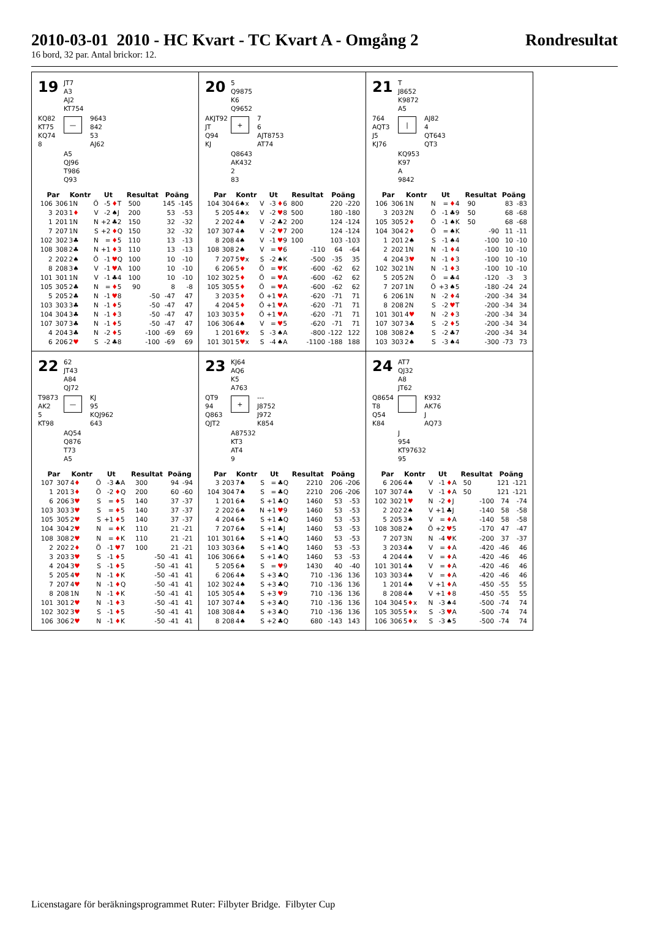2010-03-01 2010 - HC Kvart - TC Kvart A - Omgång 2 Rondresultat
16 bord, 32 par. Antal brickor: 12.
19
JT7
A3
AJ2
KT754
KQ82
KT75
KQ74
8
—
9643
842
53
AJ62
A5
QJ96
T986
Q93
| Par | | Kontr | Ut | | | Resultat | | Poäng | |
| --- | --- | --- | --- | --- | --- | --- | --- | --- | --- |
| 106 | 306 | 1N | Ö | -5 | ♦ T | 500 | | 145 | -145 |
| 3 | 203 | 1 ♦ | V | -2 | ♠J | 200 | | 53 | -53 |
| 1 | 201 | 1N | N | +2 | ♣2 | 150 | | 32 | -32 |
| 7 | 207 | 1N | S | +2 | ♦ Q | 150 | | 32 | -32 |
| 102 | 302 | 3♣ | N | = | ♦ 5 | 110 | | 13 | -13 |
| 108 | 308 | 2♣ | N | +1 | ♦ 3 | 110 | | 13 | -13 |
| 2 | 202 | 2♠ | Ö | -1 | ♥ Q | 100 | | 10 | -10 |
| 8 | 208 | 3♠ | V | -1 | ♥ A | 100 | | 10 | -10 |
| 101 | 301 | 1N | V | -1 | ♣4 | 100 | | 10 | -10 |
| 105 | 305 | 2♣ | N | = | ♦ 5 | 90 | | 8 | -8 |
| 5 | 205 | 2♣ | N | -1 | ♥ 8 | | -50 | -47 | 47 |
| 103 | 303 | 3♣ | N | -1 | ♦ 5 | | -50 | -47 | 47 |
| 104 | 304 | 3♣ | N | -1 | ♦ 3 | | -50 | -47 | 47 |
| 107 | 307 | 3♣ | N | -1 | ♦ 5 | | -50 | -47 | 47 |
| 4 | 204 | 3♣ | N | -2 | ♦ 5 | | -100 | -69 | 69 |
| 6 | 206 | 2 ♥ | S | -2 | ♣8 | | -100 | -69 | 69 |
20
5
Q9875
K6
Q9652
AKJT92
JT
Q94
KJ
+
7
6
AJT8753
AT74
Q8643
AK432
2
83
| Par | | Kontr | Ut | | | Resultat | | Poäng | |
| --- | --- | --- | --- | --- | --- | --- | --- | --- | --- |
| 104 | 304 | 6♠x | V | -3 | ♦ 6 | 800 | | 220 | -220 |
| 5 | 205 | 4♠x | V | -2 | ♥ 8 | 500 | | 180 | -180 |
| 2 | 202 | 4♠ | V | -2 | ♣2 | 200 | | 124 | -124 |
| 107 | 307 | 4♠ | V | -2 | ♥ 7 | 200 | | 124 | -124 |
| 8 | 208 | 4♠ | V | -1 | ♥ 9 | 100 | | 103 | -103 |
| 108 | 308 | 2♠ | V | = | ♥ 6 | | -110 | 64 | -64 |
| 7 | 207 | 5 ♥ x | S | -2 | ♠K | | -500 | -35 | 35 |
| 6 | 206 | 5 ♦ | Ö | = | ♥ K | | -600 | -62 | 62 |
| 102 | 302 | 5 ♦ | Ö | = | ♥ A | | -600 | -62 | 62 |
| 105 | 305 | 5 ♦ | Ö | = | ♥ A | | -600 | -62 | 62 |
| 3 | 203 | 5 ♦ | Ö | +1 | ♥ A | | -620 | -71 | 71 |
| 4 | 204 | 5 ♦ | Ö | +1 | ♥ A | | -620 | -71 | 71 |
| 103 | 303 | 5 ♦ | Ö | +1 | ♥ A | | -620 | -71 | 71 |
| 106 | 306 | 4♠ | V | = | ♥ 5 | | -620 | -71 | 71 |
| 1 | 201 | 6 ♥ x | S | -3 | ♠A | | -800 | -122 | 122 |
| 101 | 301 | 5 ♥ x | S | -4 | ♠A | | -1100 | -188 | 188 |
21
T
J8652
K9872
A5
764
AQT3
J5
KJ76
|
AJ82
4
QT643
QT3
KQ953
K97
A
9842
| Par | | Kontr | Ut | | | Resultat | | Poäng | |
| --- | --- | --- | --- | --- | --- | --- | --- | --- | --- |
| 106 | 306 | 1N | N | = | ♦ 4 | 90 | | 83 | -83 |
| 3 | 203 | 2N | Ö | -1 | ♣9 | 50 | | 68 | -68 |
| 105 | 305 | 2 ♦ | Ö | -1 | ♠K | 50 | | 68 | -68 |
| 104 | 304 | 2 ♦ | Ö | = | ♠K | | -90 | 11 | -11 |
| 1 | 201 | 2♠ | S | -1 | ♠4 | | -100 | 10 | -10 |
| 2 | 202 | 1N | N | -1 | ♦ 4 | | -100 | 10 | -10 |
| 4 | 204 | 3 ♥ | N | -1 | ♦ 3 | | -100 | 10 | -10 |
| 102 | 302 | 1N | N | -1 | ♦ 3 | | -100 | 10 | -10 |
| 5 | 205 | 2N | Ö | = | ♣4 | | -120 | -3 | 3 |
| 7 | 207 | 1N | Ö | +3 | ♠5 | | -180 | -24 | 24 |
| 6 | 206 | 1N | N | -2 | ♦ 4 | | -200 | -34 | 34 |
| 8 | 208 | 2N | S | -2 | ♥ T | | -200 | -34 | 34 |
| 101 | 301 | 4 ♥ | N | -2 | ♦ 3 | | -200 | -34 | 34 |
| 107 | 307 | 3♣ | S | -2 | ♦ 5 | | -200 | -34 | 34 |
| 108 | 308 | 2♠ | S | -2 | ♣7 | | -200 | -34 | 34 |
| 103 | 303 | 2♠ | S | -3 | ♠4 | | -300 | -73 | 73 |
22
62
JT43
A84
QJ72
T9873
AK2
5
KT98
—
KJ
95
KQJ962
643
AQ54
Q876
T73
A5
| Par | | Kontr | Ut | | | Resultat | | Poäng | |
| --- | --- | --- | --- | --- | --- | --- | --- | --- | --- |
| 107 | 307 | 4 ♦ | Ö | -3 | ♣A | 300 | | 94 | -94 |
| 1 | 201 | 3 ♦ | Ö | -2 | ♦ Q | 200 | | 60 | -60 |
| 6 | 206 | 3 ♥ | S | = | ♦ 5 | 140 | | 37 | -37 |
| 103 | 303 | 3 ♥ | S | = | ♦ 5 | 140 | | 37 | -37 |
| 105 | 305 | 2 ♥ | S | +1 | ♦ 5 | 140 | | 37 | -37 |
| 104 | 304 | 2 ♥ | N | = | ♦ K | 110 | | 21 | -21 |
| 108 | 308 | 2 ♥ | N | = | ♦ K | 110 | | 21 | -21 |
| 2 | 202 | 2 ♦ | Ö | -1 | ♥ 7 | 100 | | 21 | -21 |
| 3 | 203 | 3 ♥ | S | -1 | ♦ 5 | | -50 | -41 | 41 |
| 4 | 204 | 3 ♥ | S | -1 | ♦ 5 | | -50 | -41 | 41 |
| 5 | 205 | 4 ♥ | N | -1 | ♦ K | | -50 | -41 | 41 |
| 7 | 207 | 4 ♥ | N | -1 | ♦ Q | | -50 | -41 | 41 |
| 8 | 208 | 1N | N | -1 | ♦ K | | -50 | -41 | 41 |
| 101 | 301 | 2 ♥ | N | -1 | ♦ 3 | | -50 | -41 | 41 |
| 102 | 302 | 3 ♥ | S | -1 | ♦ 5 | | -50 | -41 | 41 |
| 106 | 306 | 2 ♥ | N | -1 | ♦ K | | -50 | -41 | 41 |
23
KJ64
AQ6
K5
A763
QT9
94
Q863
QJT2
+
---
J8752
J972
K854
A87532
KT3
AT4
9
| Par | | Kontr | Ut | | | Resultat | | Poäng | |
| --- | --- | --- | --- | --- | --- | --- | --- | --- | --- |
| 3 | 203 | 7♠ | S | = | ♣Q | 2210 | | 206 | -206 |
| 104 | 304 | 7♠ | S | = | ♣Q | 2210 | | 206 | -206 |
| 1 | 201 | 6♠ | S | +1 | ♣Q | 1460 | | 53 | -53 |
| 2 | 202 | 6♠ | N | +1 | ♥ 9 | 1460 | | 53 | -53 |
| 4 | 204 | 6♠ | S | +1 | ♣Q | 1460 | | 53 | -53 |
| 7 | 207 | 6♠ | S | +1 | ♣J | 1460 | | 53 | -53 |
| 101 | 301 | 6♠ | S | +1 | ♣Q | 1460 | | 53 | -53 |
| 103 | 303 | 6♠ | S | +1 | ♣Q | 1460 | | 53 | -53 |
| 106 | 306 | 6♠ | S | +1 | ♣Q | 1460 | | 53 | -53 |
| 5 | 205 | 6♠ | S | = | ♥ 9 | 1430 | | 40 | -40 |
| 6 | 206 | 4♠ | S | +3 | ♣Q | 710 | | -136 | 136 |
| 102 | 302 | 4♠ | S | +3 | ♣Q | 710 | | -136 | 136 |
| 105 | 305 | 4♠ | S | +3 | ♥ 9 | 710 | | -136 | 136 |
| 107 | 307 | 4♠ | S | +3 | ♣Q | 710 | | -136 | 136 |
| 108 | 308 | 4♠ | S | +3 | ♣Q | 710 | | -136 | 136 |
| 8 | 208 | 4♠ | S | +2 | ♣Q | 680 | | -143 | 143 |
24
AT7
QJ32
A8
JT62
Q8654
T8
Q54
K84
K932
AK76
J
AQ73
J
954
KT97632
95
| Par | | Kontr | Ut | | | Resultat | | Poäng | |
| --- | --- | --- | --- | --- | --- | --- | --- | --- | --- |
| 6 | 206 | 4♠ | V | -1 | ♦ A | 50 | | 121 | -121 |
| 107 | 307 | 4♠ | V | -1 | ♦ A | 50 | | 121 | -121 |
| 102 | 302 | 1 ♥ | N | -2 | ♦ J | | -100 | 74 | -74 |
| 2 | 202 | 2♠ | V | +1 | ♣J | | -140 | 58 | -58 |
| 5 | 205 | 3♠ | V | = | ♦ A | | -140 | 58 | -58 |
| 108 | 308 | 2♠ | Ö | +2 | ♥ 5 | | -170 | 47 | -47 |
| 7 | 207 | 3N | N | -4 | ♥ K | | -200 | 37 | -37 |
| 3 | 203 | 4♠ | V | = | ♦ A | | -420 | -46 | 46 |
| 4 | 204 | 4♠ | V | = | ♦ A | | -420 | -46 | 46 |
| 101 | 301 | 4♠ | V | = | ♦ A | | -420 | -46 | 46 |
| 103 | 303 | 4♠ | V | = | ♦ A | | -420 | -46 | 46 |
| 1 | 201 | 4♠ | V | +1 | ♦ A | | -450 | -55 | 55 |
| 8 | 208 | 4♠ | V | +1 | ♦ 8 | | -450 | -55 | 55 |
| 104 | 304 | 5 ♦ x | N | -3 | ♠4 | | -500 | -74 | 74 |
| 105 | 305 | 5 ♦ x | S | -3 | ♥ A | | -500 | -74 | 74 |
| 106 | 306 | 5 ♦ x | S | -3 | ♠5 | | -500 | -74 | 74 |
Licenstagare för beräkningsprogrammet Ruter: Filbyter Bridge. Filbyter Cup